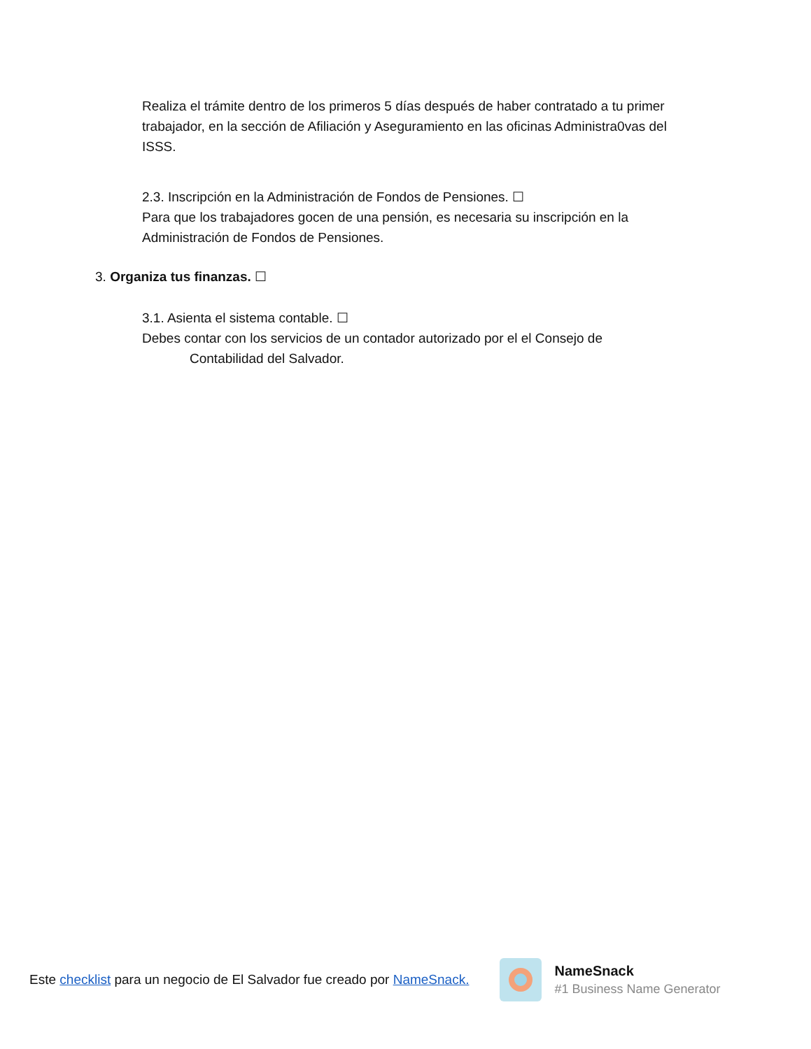Realiza el trámite dentro de los primeros 5 días después de haber contratado a tu primer trabajador, en la sección de Afiliación y Aseguramiento en las oficinas Administra0vas del ISSS.
2.3. Inscripción en la Administración de Fondos de Pensiones. ☐
Para que los trabajadores gocen de una pensión, es necesaria su inscripción en la Administración de Fondos de Pensiones.
3. Organiza tus finanzas. ☐
3.1. Asienta el sistema contable. ☐
Debes contar con los servicios de un contador autorizado por el el Consejo de
Contabilidad del Salvador.
Este checklist para un negocio de El Salvador fue creado por NameSnack.
NameSnack
#1 Business Name Generator